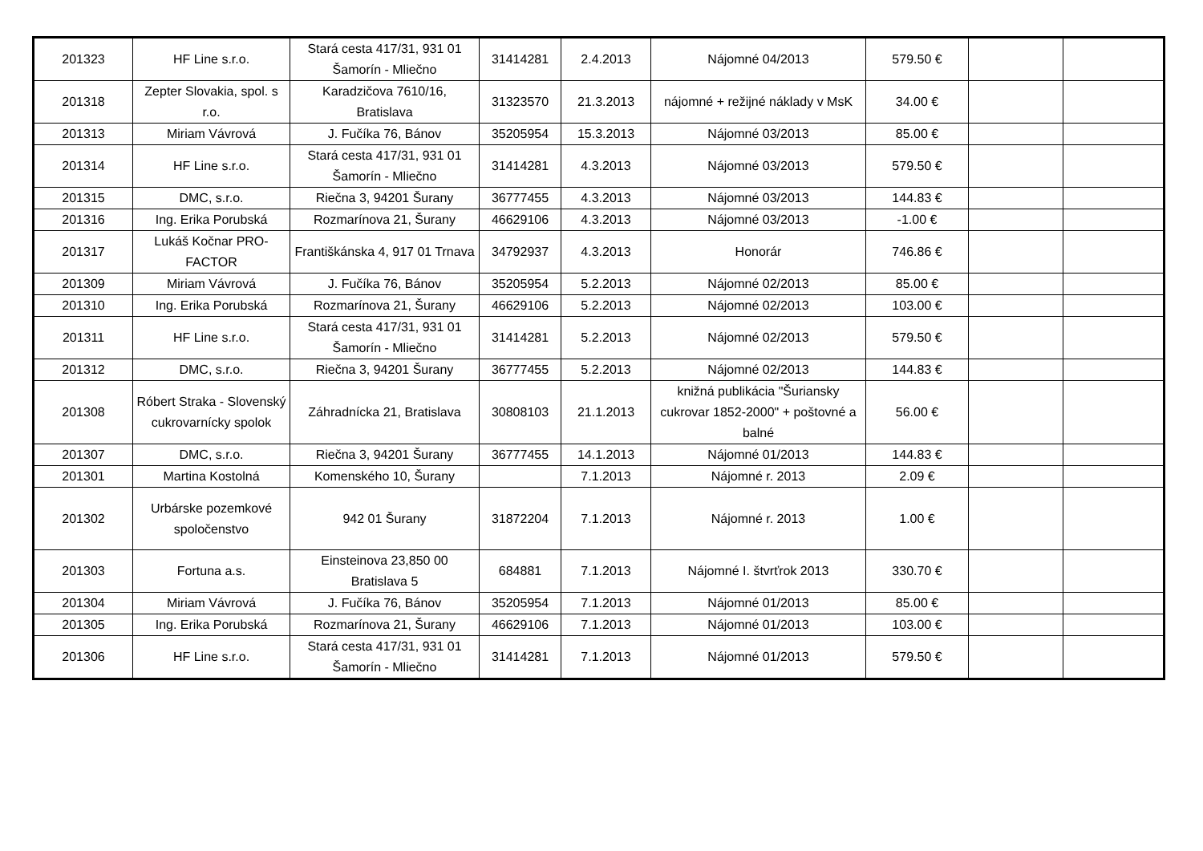| 201323 | HF Line s.r.o. | Stará cesta 417/31, 931 01 Šamorín - Mliečno | 31414281 | 2.4.2013 | Nájomné 04/2013 | 579.50 € | | |
| 201318 | Zepter Slovakia, spol. s r.o. | Karadzičova 7610/16, Bratislava | 31323570 | 21.3.2013 | nájomné + režijné náklady v MsK | 34.00 € | | |
| 201313 | Miriam Vávrová | J. Fučíka 76, Bánov | 35205954 | 15.3.2013 | Nájomné 03/2013 | 85.00 € | | |
| 201314 | HF Line s.r.o. | Stará cesta 417/31, 931 01 Šamorín - Mliečno | 31414281 | 4.3.2013 | Nájomné 03/2013 | 579.50 € | | |
| 201315 | DMC, s.r.o. | Riečna 3, 94201 Šurany | 36777455 | 4.3.2013 | Nájomné 03/2013 | 144.83 € | | |
| 201316 | Ing. Erika Porubská | Rozmarínova 21, Šurany | 46629106 | 4.3.2013 | Nájomné 03/2013 | -1.00 € | | |
| 201317 | Lukáš Kočnar PRO-FACTOR | Františkánska 4, 917 01 Trnava | 34792937 | 4.3.2013 | Honorár | 746.86 € | | |
| 201309 | Miriam Vávrová | J. Fučíka 76, Bánov | 35205954 | 5.2.2013 | Nájomné 02/2013 | 85.00 € | | |
| 201310 | Ing. Erika Porubská | Rozmarínova 21, Šurany | 46629106 | 5.2.2013 | Nájomné 02/2013 | 103.00 € | | |
| 201311 | HF Line s.r.o. | Stará cesta 417/31, 931 01 Šamorín - Mliečno | 31414281 | 5.2.2013 | Nájomné 02/2013 | 579.50 € | | |
| 201312 | DMC, s.r.o. | Riečna 3, 94201 Šurany | 36777455 | 5.2.2013 | Nájomné 02/2013 | 144.83 € | | |
| 201308 | Róbert Straka - Slovenský cukrovarnícky spolok | Záhradnícka 21, Bratislava | 30808103 | 21.1.2013 | knižná publikácia "Šuriansky cukrovar 1852-2000" + poštovné a balné | 56.00 € | | |
| 201307 | DMC, s.r.o. | Riečna 3, 94201 Šurany | 36777455 | 14.1.2013 | Nájomné 01/2013 | 144.83 € | | |
| 201301 | Martina Kostolná | Komenského 10, Šurany | | 7.1.2013 | Nájomné r. 2013 | 2.09 € | | |
| 201302 | Urbárske pozemkové spoločenstvo | 942 01 Šurany | 31872204 | 7.1.2013 | Nájomné r. 2013 | 1.00 € | | |
| 201303 | Fortuna a.s. | Einsteinova 23,850 00 Bratislava 5 | 684881 | 7.1.2013 | Nájomné I. štvrťrok 2013 | 330.70 € | | |
| 201304 | Miriam Vávrová | J. Fučíka 76, Bánov | 35205954 | 7.1.2013 | Nájomné 01/2013 | 85.00 € | | |
| 201305 | Ing. Erika Porubská | Rozmarínova 21, Šurany | 46629106 | 7.1.2013 | Nájomné 01/2013 | 103.00 € | | |
| 201306 | HF Line s.r.o. | Stará cesta 417/31, 931 01 Šamorín - Mliečno | 31414281 | 7.1.2013 | Nájomné 01/2013 | 579.50 € | | |